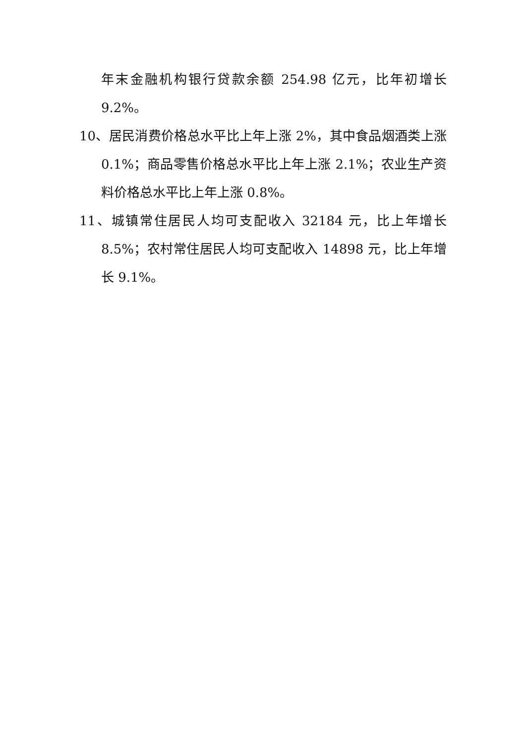年末金融机构银行贷款余额 254.98 亿元，比年初增长 9.2%。
10、居民消费价格总水平比上年上涨 2%，其中食品烟酒类上涨 0.1%；商品零售价格总水平比上年上涨 2.1%；农业生产资料价格总水平比上年上涨 0.8%。
11、城镇常住居民人均可支配收入 32184 元，比上年增长 8.5%；农村常住居民人均可支配收入 14898 元，比上年增长 9.1%。